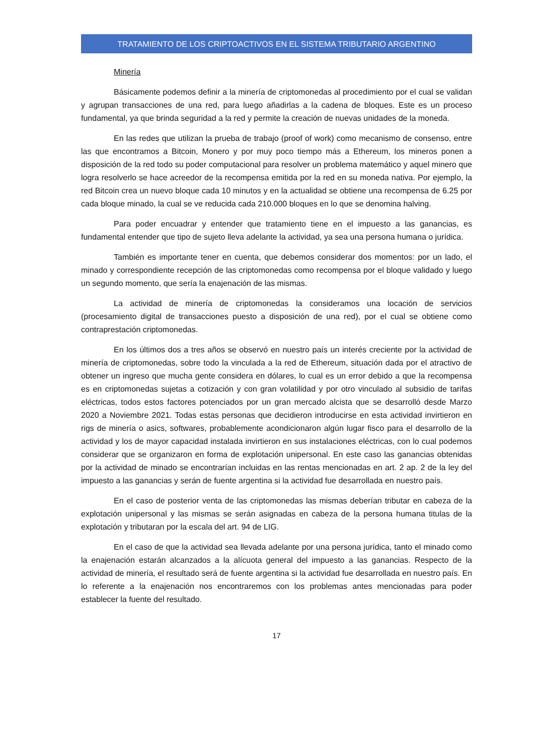TRATAMIENTO DE LOS CRIPTOACTIVOS EN EL SISTEMA TRIBUTARIO ARGENTINO
Minería
Básicamente podemos definir a la minería de criptomonedas al procedimiento por el cual se validan y agrupan transacciones de una red, para luego añadirlas a la cadena de bloques. Este es un proceso fundamental, ya que brinda seguridad a la red y permite la creación de nuevas unidades de la moneda.
En las redes que utilizan la prueba de trabajo (proof of work) como mecanismo de consenso, entre las que encontramos a Bitcoin, Monero y por muy poco tiempo más a Ethereum, los mineros ponen a disposición de la red todo su poder computacional para resolver un problema matemático y aquel minero que logra resolverlo se hace acreedor de la recompensa emitida por la red en su moneda nativa. Por ejemplo, la red Bitcoin crea un nuevo bloque cada 10 minutos y en la actualidad se obtiene una recompensa de 6.25 por cada bloque minado, la cual se ve reducida cada 210.000 bloques en lo que se denomina halving.
Para poder encuadrar y entender que tratamiento tiene en el impuesto a las ganancias, es fundamental entender que tipo de sujeto lleva adelante la actividad, ya sea una persona humana o jurídica.
También es importante tener en cuenta, que debemos considerar dos momentos: por un lado, el minado y correspondiente recepción de las criptomonedas como recompensa por el bloque validado y luego un segundo momento, que sería la enajenación de las mismas.
La actividad de minería de criptomonedas la consideramos una locación de servicios (procesamiento digital de transacciones puesto a disposición de una red), por el cual se obtiene como contraprestación criptomonedas.
En los últimos dos a tres años se observó en nuestro país un interés creciente por la actividad de minería de criptomonedas, sobre todo la vinculada a la red de Ethereum, situación dada por el atractivo de obtener un ingreso que mucha gente considera en dólares, lo cual es un error debido a que la recompensa es en criptomonedas sujetas a cotización y con gran volatilidad y por otro vinculado al subsidio de tarifas eléctricas, todos estos factores potenciados por un gran mercado alcista que se desarrolló desde Marzo 2020 a Noviembre 2021. Todas estas personas que decidieron introducirse en esta actividad invirtieron en rigs de minería o asics, softwares, probablemente acondicionaron algún lugar fisco para el desarrollo de la actividad y los de mayor capacidad instalada invirtieron en sus instalaciones eléctricas, con lo cual podemos considerar que se organizaron en forma de explotación unipersonal. En este caso las ganancias obtenidas por la actividad de minado se encontrarían incluidas en las rentas mencionadas en art. 2 ap. 2 de la ley del impuesto a las ganancias y serán de fuente argentina si la actividad fue desarrollada en nuestro país.
En el caso de posterior venta de las criptomonedas las mismas deberían tributar en cabeza de la explotación unipersonal y las mismas se serán asignadas en cabeza de la persona humana titulas de la explotación y tributaran por la escala del art. 94 de LIG.
En el caso de que la actividad sea llevada adelante por una persona jurídica, tanto el minado como la enajenación estarán alcanzados a la alícuota general del impuesto a las ganancias. Respecto de la actividad de minería, el resultado será de fuente argentina si la actividad fue desarrollada en nuestro país. En lo referente a la enajenación nos encontraremos con los problemas antes mencionadas para poder establecer la fuente del resultado.
17